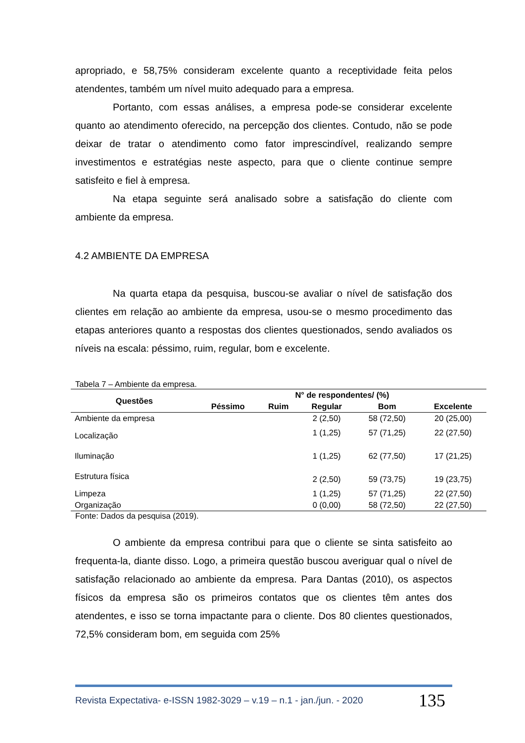apropriado, e 58,75% consideram excelente quanto a receptividade feita pelos atendentes, também um nível muito adequado para a empresa.
Portanto, com essas análises, a empresa pode-se considerar excelente quanto ao atendimento oferecido, na percepção dos clientes. Contudo, não se pode deixar de tratar o atendimento como fator imprescindível, realizando sempre investimentos e estratégias neste aspecto, para que o cliente continue sempre satisfeito e fiel à empresa.
Na etapa seguinte será analisado sobre a satisfação do cliente com ambiente da empresa.
4.2 AMBIENTE DA EMPRESA
Na quarta etapa da pesquisa, buscou-se avaliar o nível de satisfação dos clientes em relação ao ambiente da empresa, usou-se o mesmo procedimento das etapas anteriores quanto a respostas dos clientes questionados, sendo avaliados os níveis na escala: péssimo, ruim, regular, bom e excelente.
Tabela 7 – Ambiente da empresa.
| Questões | N° de respondentes/ (%) | | | | |
| --- | --- | --- | --- | --- | --- |
| | Péssimo | Ruim | Regular | Bom | Excelente |
| Ambiente da empresa | | | 2 (2,50) | 58 (72,50) | 20 (25,00) |
| Localização | | | 1 (1,25) | 57 (71,25) | 22 (27,50) |
| Iluminação | | | 1 (1,25) | 62 (77,50) | 17 (21,25) |
| Estrutura física | | | 2 (2,50) | 59 (73,75) | 19 (23,75) |
| Limpeza | | | 1 (1,25) | 57 (71,25) | 22 (27,50) |
| Organização | | | 0 (0,00) | 58 (72,50) | 22 (27,50) |
Fonte: Dados da pesquisa (2019).
O ambiente da empresa contribui para que o cliente se sinta satisfeito ao frequenta-la, diante disso. Logo, a primeira questão buscou averiguar qual o nível de satisfação relacionado ao ambiente da empresa. Para Dantas (2010), os aspectos físicos da empresa são os primeiros contatos que os clientes têm antes dos atendentes, e isso se torna impactante para o cliente. Dos 80 clientes questionados, 72,5% consideram bom, em seguida com 25%
Revista Expectativa- e-ISSN 1982-3029 – v.19 – n.1 - jan./jun. - 2020 135